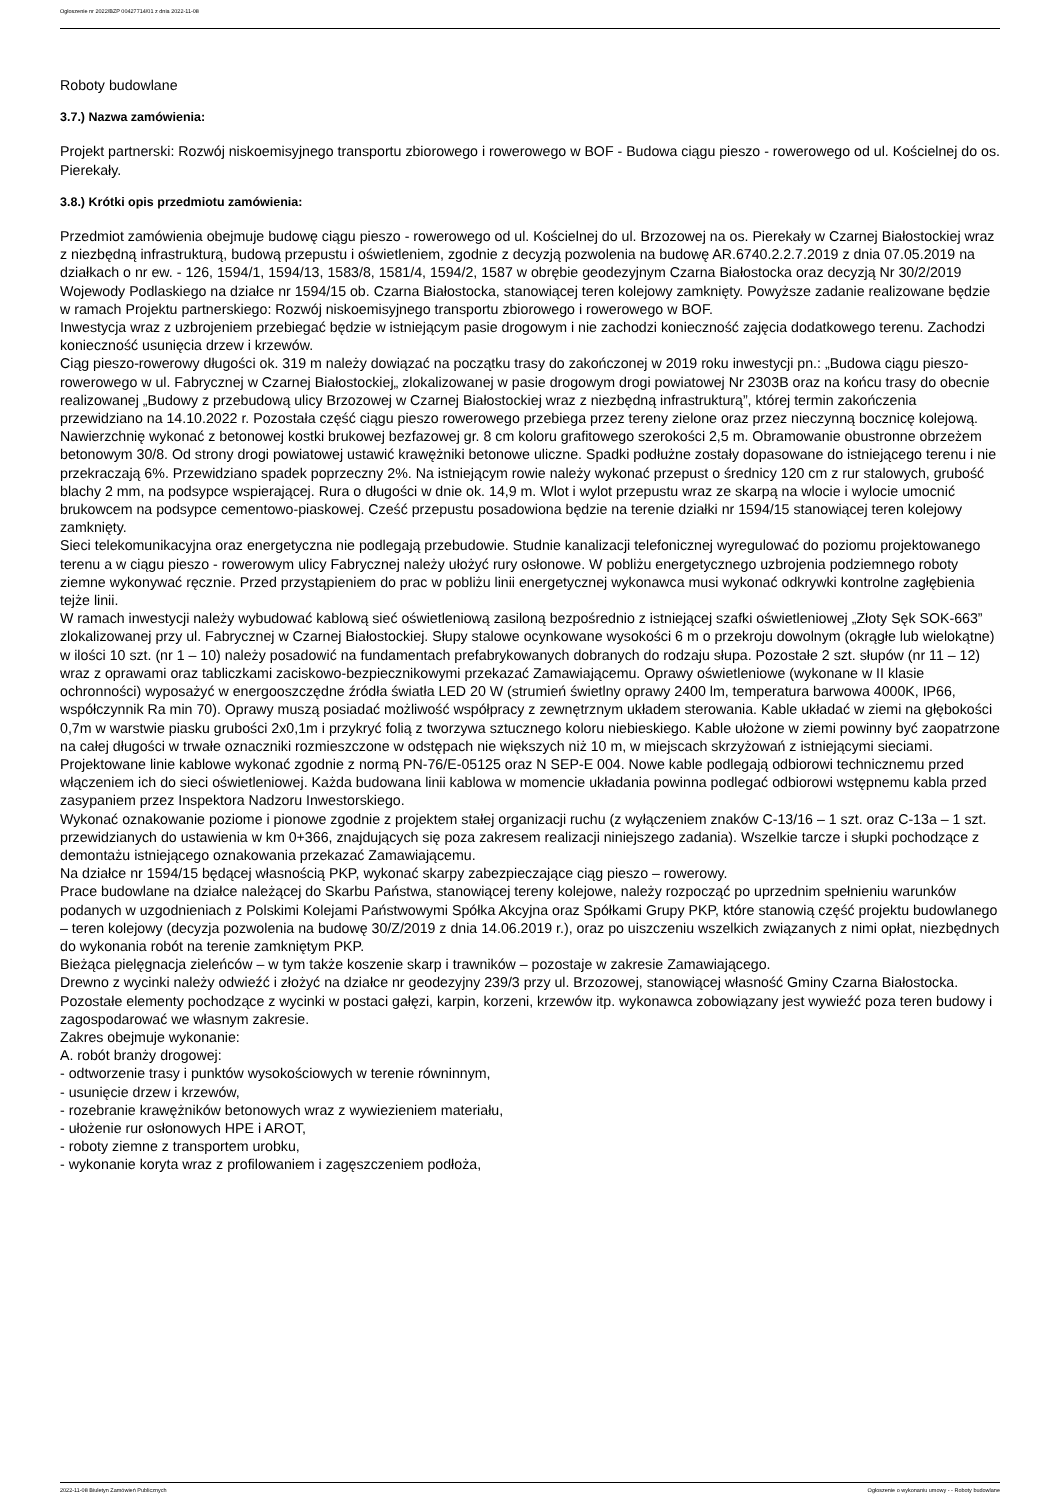Ogłoszenie nr 2022/BZP 00427714/01 z dnia 2022-11-08
Roboty budowlane
3.7.) Nazwa zamówienia:
Projekt partnerski: Rozwój niskoemisyjnego transportu zbiorowego i rowerowego w BOF - Budowa ciągu pieszo - rowerowego od ul. Kościelnej do os. Pierekały.
3.8.) Krótki opis przedmiotu zamówienia:
Przedmiot zamówienia obejmuje budowę ciągu pieszo - rowerowego od ul. Kościelnej do ul. Brzozowej na os. Pierekały w Czarnej Białostockiej wraz z niezbędną infrastrukturą, budową przepustu i oświetleniem, zgodnie z decyzją pozwolenia na budowę AR.6740.2.2.7.2019 z dnia 07.05.2019 na działkach o nr ew. - 126, 1594/1, 1594/13, 1583/8, 1581/4, 1594/2, 1587 w obrębie geodezyjnym Czarna Białostocka oraz decyzją Nr 30/2/2019 Wojewody Podlaskiego na działce nr 1594/15 ob. Czarna Białostocka, stanowiącej teren kolejowy zamknięty. Powyższe zadanie realizowane będzie w ramach Projektu partnerskiego: Rozwój niskoemisyjnego transportu zbiorowego i rowerowego w BOF.
Inwestycja wraz z uzbrojeniem przebiegać będzie w istniejącym pasie drogowym i nie zachodzi konieczność zajęcia dodatkowego terenu. Zachodzi konieczność usunięcia drzew i krzewów.
Ciąg pieszo-rowerowy długości ok. 319 m należy dowiązać na początku trasy do zakończonej w 2019 roku inwestycji pn.: „Budowa ciągu pieszo-rowerowego w ul. Fabrycznej w Czarnej Białostockiej„ zlokalizowanej w pasie drogowym drogi powiatowej Nr 2303B oraz na końcu trasy do obecnie realizowanej „Budowy z przebudową ulicy Brzozowej w Czarnej Białostockiej wraz z niezbędną infrastrukturą”, której termin zakończenia przewidziano na 14.10.2022 r. Pozostała część ciągu pieszo rowerowego przebiega przez tereny zielone oraz przez nieczynną bocznicę kolejową.
Nawierzchnię wykonać z betonowej kostki brukowej bezfazowej gr. 8 cm koloru grafitowego szerokości 2,5 m. Obramowanie obustronne obrzeżem betonowym 30/8. Od strony drogi powiatowej ustawić krawężniki betonowe uliczne. Spadki podłużne zostały dopasowane do istniejącego terenu i nie przekraczają 6%. Przewidziano spadek poprzeczny 2%. Na istniejącym rowie należy wykonać przepust o średnicy 120 cm z rur stalowych, grubość blachy 2 mm, na podsypce wspierającej. Rura o długości w dnie ok. 14,9 m. Wlot i wylot przepustu wraz ze skarpą na wlocie i wylocie umocnić brukowcem na podsypce cementowo-piaskowej. Cześć przepustu posadowiona będzie na terenie działki nr 1594/15 stanowiącej teren kolejowy zamknięty.
Sieci telekomunikacyjna oraz energetyczna nie podlegają przebudowie. Studnie kanalizacji telefonicznej wyregulować do poziomu projektowanego terenu a w ciągu pieszo - rowerowym ulicy Fabrycznej należy ułożyć rury osłonowe. W pobliżu energetycznego uzbrojenia podziemnego roboty ziemne wykonywać ręcznie. Przed przystąpieniem do prac w pobliżu linii energetycznej wykonawca musi wykonać odkrywki kontrolne zagłębienia tejże linii.
W ramach inwestycji należy wybudować kablową sieć oświetleniową zasiloną bezpośrednio z istniejącej szafki oświetleniowej „Złoty Sęk SOK-663” zlokalizowanej przy ul. Fabrycznej w Czarnej Białostockiej. Słupy stalowe ocynkowane wysokości 6 m o przekroju dowolnym (okrągłe lub wielokątne) w ilości 10 szt. (nr 1 – 10) należy posadowić na fundamentach prefabrykowanych dobranych do rodzaju słupa. Pozostałe 2 szt. słupów (nr 11 – 12) wraz z oprawami oraz tabliczkami zaciskowo-bezpiecznikowymi przekazać Zamawiającemu. Oprawy oświetleniowe (wykonane w II klasie ochronności) wyposażyć w energooszczędne źródła światła LED 20 W (strumień świetlny oprawy 2400 lm, temperatura barwowa 4000K, IP66, współczynnik Ra min 70). Oprawy muszą posiadać możliwość współpracy z zewnętrznym układem sterowania. Kable układać w ziemi na głębokości 0,7m w warstwie piasku grubości 2x0,1m i przykryć folią z tworzywa sztucznego koloru niebieskiego. Kable ułożone w ziemi powinny być zaopatrzone na całej długości w trwałe oznaczniki rozmieszczone w odstępach nie większych niż 10 m, w miejscach skrzyżowań z istniejącymi sieciami. Projektowane linie kablowe wykonać zgodnie z normą PN-76/E-05125 oraz N SEP-E 004. Nowe kable podlegają odbiorowi technicznemu przed włączeniem ich do sieci oświetleniowej. Każda budowana linii kablowa w momencie układania powinna podlegać odbiorowi wstępnemu kabla przed zasypaniem przez Inspektora Nadzoru Inwestorskiego.
Wykonać oznakowanie poziome i pionowe zgodnie z projektem stałej organizacji ruchu (z wyłączeniem znaków C-13/16 – 1 szt. oraz C-13a – 1 szt. przewidzianych do ustawienia w km 0+366, znajdujących się poza zakresem realizacji niniejszego zadania). Wszelkie tarcze i słupki pochodzące z demontażu istniejącego oznakowania przekazać Zamawiającemu.
Na działce nr 1594/15 będącej własnością PKP, wykonać skarpy zabezpieczające ciąg pieszo – rowerowy.
Prace budowlane na działce należącej do Skarbu Państwa, stanowiącej tereny kolejowe, należy rozpocząć po uprzednim spełnieniu warunków podanych w uzgodnieniach z Polskimi Kolejami Państwowymi Spółka Akcyjna oraz Spółkami Grupy PKP, które stanowią część projektu budowlanego – teren kolejowy (decyzja pozwolenia na budowę 30/Z/2019 z dnia 14.06.2019 r.), oraz po uiszczeniu wszelkich związanych z nimi opłat, niezbędnych do wykonania robót na terenie zamkniętym PKP.
Bieżąca pielęgnacja zieleńców – w tym także koszenie skarp i trawników – pozostaje w zakresie Zamawiającego.
Drewno z wycinki należy odwieźć i złożyć na działce nr geodezyjny 239/3 przy ul. Brzozowej, stanowiącej własność Gminy Czarna Białostocka. Pozostałe elementy pochodzące z wycinki w postaci gałęzi, karpin, korzeni, krzewów itp. wykonawca zobowiązany jest wywieźć poza teren budowy i zagospodarować we własnym zakresie.
Zakres obejmuje wykonanie:
A. robót branży drogowej:
- odtworzenie trasy i punktów wysokościowych w terenie równinnym,
- usunięcie drzew i krzewów,
- rozebranie krawężników betonowych wraz z wywiezieniem materiału,
- ułożenie rur osłonowych HPE i AROT,
- roboty ziemne z transportem urobku,
- wykonanie koryta wraz z profilowaniem i zagęszczeniem podłoża,
2022-11-08 Biuletyn Zamówień Publicznych Ogłoszenie o wykonaniu umowy - - Roboty budowlane